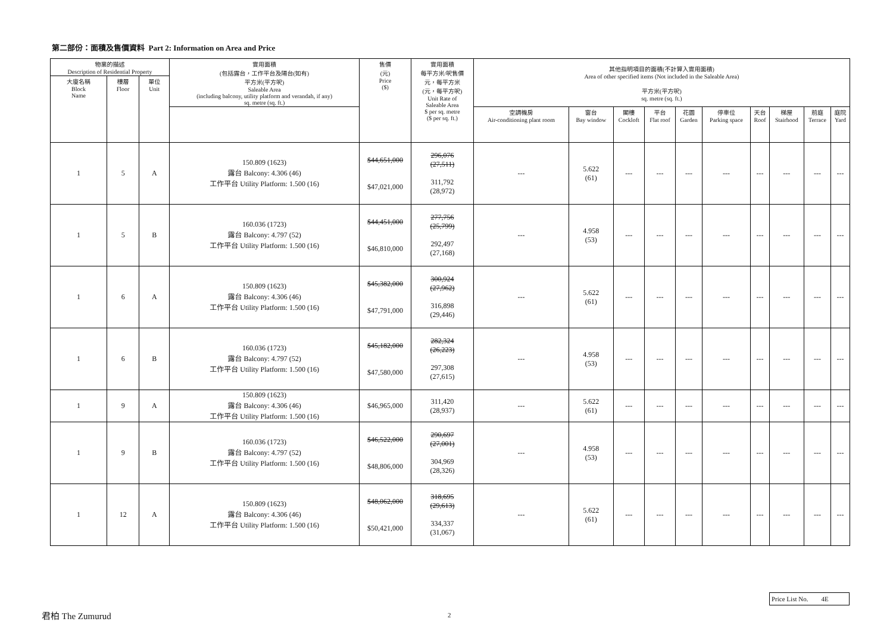第二部份：面積及售價資料 Part 2: Information on Area and Price
| 物業的描述 Description of Residential Property | | | 實用面積 (包括露台，工作平台及陽台(如有) 平方米(平方呎) Saleable Area (including balcony, utility platform and verandah, if any) sq. metre (sq. ft.) | 售價 (元) Price ($) | 實用面積 每平方米/呎售價 元，每平方米 (元，每平方呎) Unit Rate of Saleable Area $ per sq. metre ($ per sq. ft.) | 其他指明項目的面積(不計算入實用面積) Area of other specified items (Not included in the Saleable Area) 平方米(平方呎) sq. metre (sq. ft.) | | | | | | | | | |
| --- | --- | --- | --- | --- | --- | --- | --- | --- | --- | --- | --- | --- | --- | --- | --- |
| 大廈名稱 Block Name | 樓層 Floor | 單位 Unit | | | | | | | | | | | | | |
| | | | | | | 空調機房 Air-conditioning plant room | 窗台 Bay window | 閣樓 Cockloft | 平台 Flat roof | 花園 Garden | 停車位 Parking space | 天台 Roof | 梯屋 Stairhood | 前庭 Terrace | 庭院 Yard |
| 1 | 5 | A | 150.809 (1623) 露台 Balcony: 4.306 (46) 工作平台 Utility Platform: 1.500 (16) | $44,651,000 $47,021,000 | 296,076 (27,511) 311,792 (28,972) | --- | 5.622 (61) | --- | --- | --- | --- | --- | --- | --- | --- |
| 1 | 5 | B | 160.036 (1723) 露台 Balcony: 4.797 (52) 工作平台 Utility Platform: 1.500 (16) | $44,451,000 $46,810,000 | 277,756 (25,799) 292,497 (27,168) | --- | 4.958 (53) | --- | --- | --- | --- | --- | --- | --- | --- |
| 1 | 6 | A | 150.809 (1623) 露台 Balcony: 4.306 (46) 工作平台 Utility Platform: 1.500 (16) | $45,382,000 $47,791,000 | 300,924 (27,962) 316,898 (29,446) | --- | 5.622 (61) | --- | --- | --- | --- | --- | --- | --- | --- |
| 1 | 6 | B | 160.036 (1723) 露台 Balcony: 4.797 (52) 工作平台 Utility Platform: 1.500 (16) | $45,182,000 $47,580,000 | 282,324 (26,223) 297,308 (27,615) | --- | 4.958 (53) | --- | --- | --- | --- | --- | --- | --- | --- |
| 1 | 9 | A | 150.809 (1623) 露台 Balcony: 4.306 (46) 工作平台 Utility Platform: 1.500 (16) | $46,965,000 | 311,420 (28,937) | --- | 5.622 (61) | --- | --- | --- | --- | --- | --- | --- | --- |
| 1 | 9 | B | 160.036 (1723) 露台 Balcony: 4.797 (52) 工作平台 Utility Platform: 1.500 (16) | $46,522,000 $48,806,000 | 290,697 (27,001) 304,969 (28,326) | --- | 4.958 (53) | --- | --- | --- | --- | --- | --- | --- | --- |
| 1 | 12 | A | 150.809 (1623) 露台 Balcony: 4.306 (46) 工作平台 Utility Platform: 1.500 (16) | $48,062,000 $50,421,000 | 318,695 (29,613) 334,337 (31,067) | --- | 5.622 (61) | --- | --- | --- | --- | --- | --- | --- | --- |
Price List No. 4E
君柏 The Zumurud 2